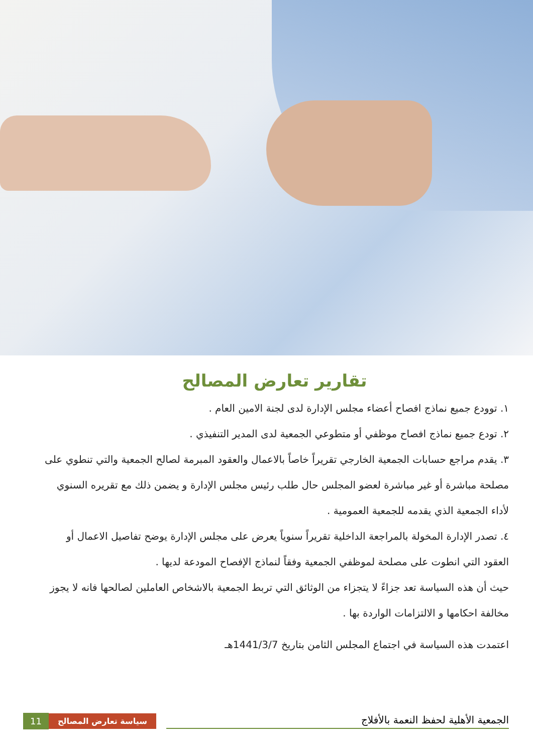تقارير تعارض المصالح
١. توودع جميع نماذج افصاح أعضاء مجلس الإدارة لدى لجنة الامين العام .
٢. تودع جميع نماذج افصاح موظفي أو متطوعي الجمعية لدى المدير التنفيذي .
٣. يقدم مراجع حسابات الجمعية الخارجي تقريراً خاصاً بالاعمال والعقود المبرمة لصالح الجمعية والتي تنطوي على مصلحة مباشرة أو غير مباشرة لعضو المجلس حال طلب رئيس مجلس الإدارة و يضمن ذلك مع تقريره السنوي لأداء الجمعية الذي يقدمه للجمعية العمومية .
٤. تصدر الإدارة المخولة بالمراجعة الداخلية تقريراً سنوياً يعرض على مجلس الإدارة يوضح تفاصيل الاعمال أو العقود التي انطوت على مصلحة لموظفي الجمعية وفقاً لنماذج الإفصاح المودعة لديها .
حيث أن هذه السياسة تعد جزاءً لا يتجزاء من الوثائق التي تربط الجمعية بالاشخاص العاملين لصالحها فانه لا يجوز مخالفة احكامها و الالتزامات الواردة بها .
اعتمدت هذه السياسة في اجتماع المجلس الثامن بتاريخ 1441/3/7هـ
11 سياسة تعارض المصالح
الجمعية الأهلية لحفظ النعمة بالأفلاج